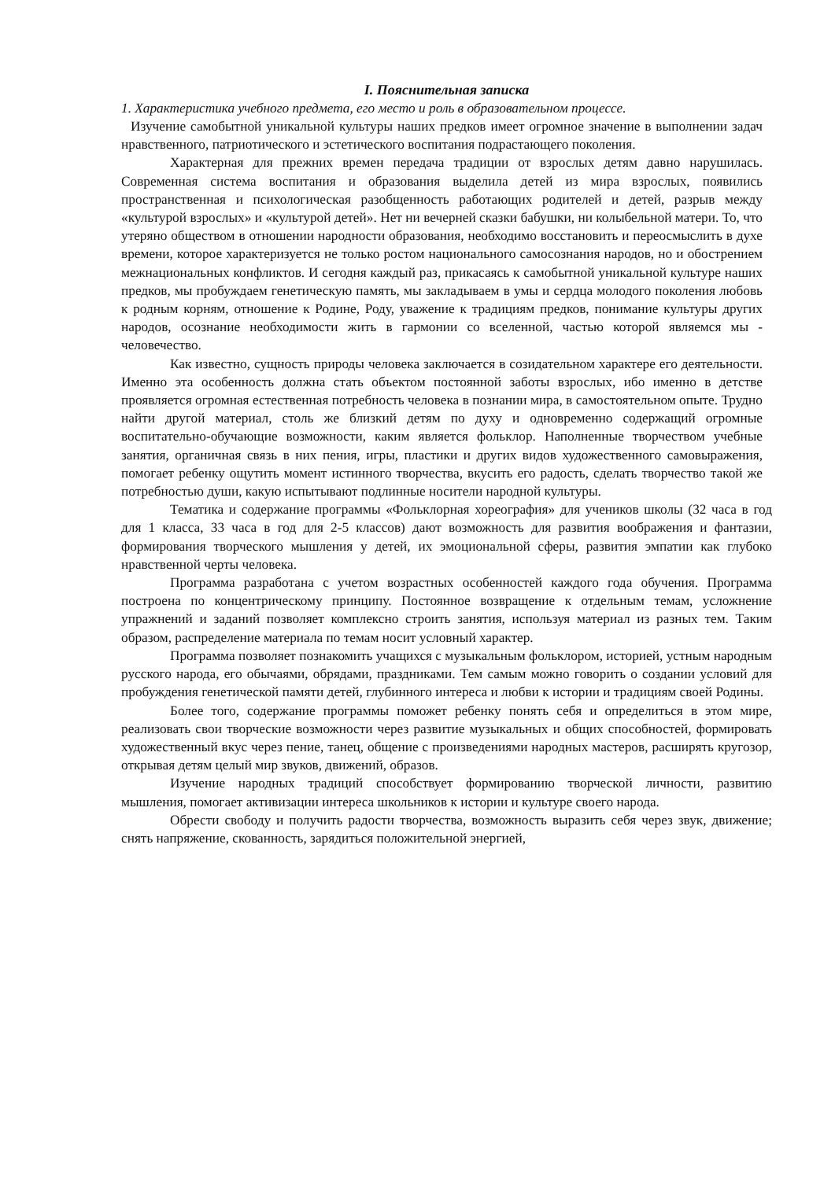I. Пояснительная записка
1. Характеристика учебного предмета, его место и роль в образовательном процессе.
Изучение самобытной уникальной культуры наших предков имеет огромное значение в выполнении задач нравственного, патриотического и эстетического воспитания подрастающего поколения.
Характерная для прежних времен передача традиции от взрослых детям давно нарушилась. Современная система воспитания и образования выделила детей из мира взрослых, появились пространственная и психологическая разобщенность работающих родителей и детей, разрыв между «культурой взрослых» и «культурой детей». Нет ни вечерней сказки бабушки, ни колыбельной матери. То, что утеряно обществом в отношении народности образования, необходимо восстановить и переосмыслить в духе времени, которое характеризуется не только ростом национального самосознания народов, но и обострением межнациональных конфликтов. И сегодня каждый раз, прикасаясь к самобытной уникальной культуре наших предков, мы пробуждаем генетическую память, мы закладываем в умы и сердца молодого поколения любовь к родным корням, отношение к Родине, Роду, уважение к традициям предков, понимание культуры других народов, осознание необходимости жить в гармонии со вселенной, частью которой являемся мы - человечество.
Как известно, сущность природы человека заключается в созидательном характере его деятельности. Именно эта особенность должна стать объектом постоянной заботы взрослых, ибо именно в детстве проявляется огромная естественная потребность человека в познании мира, в самостоятельном опыте. Трудно найти другой материал, столь же близкий детям по духу и одновременно содержащий огромные воспитательно-обучающие возможности, каким является фольклор. Наполненные творчеством учебные занятия, органичная связь в них пения, игры, пластики и других видов художественного самовыражения, помогает ребенку ощутить момент истинного творчества, вкусить его радость, сделать творчество такой же потребностью души, какую испытывают подлинные носители народной культуры.
Тематика и содержание программы «Фольклорная хореография» для учеников школы (32 часа в год для 1 класса, 33 часа в год для 2-5 классов) дают возможность для развития воображения и фантазии, формирования творческого мышления у детей, их эмоциональной сферы, развития эмпатии как глубоко нравственной черты человека.
Программа разработана с учетом возрастных особенностей каждого года обучения. Программа построена по концентрическому принципу. Постоянное возвращение к отдельным темам, усложнение упражнений и заданий позволяет комплексно строить занятия, используя материал из разных тем. Таким образом, распределение материала по темам носит условный характер.
Программа позволяет познакомить учащихся с музыкальным фольклором, историей, устным народным русского народа, его обычаями, обрядами, праздниками. Тем самым можно говорить о создании условий для пробуждения генетической памяти детей, глубинного интереса и любви к истории и традициям своей Родины.
Более того, содержание программы поможет ребенку понять себя и определиться в этом мире, реализовать свои творческие возможности через развитие музыкальных и общих способностей, формировать художественный вкус через пение, танец, общение с произведениями народных мастеров, расширять кругозор, открывая детям целый мир звуков, движений, образов.
Изучение народных традиций способствует формированию творческой личности, развитию мышления, помогает активизации интереса школьников к истории и культуре своего народа.
Обрести свободу и получить радости творчества, возможность выразить себя через звук, движение; снять напряжение, скованность, зарядиться положительной энергией,